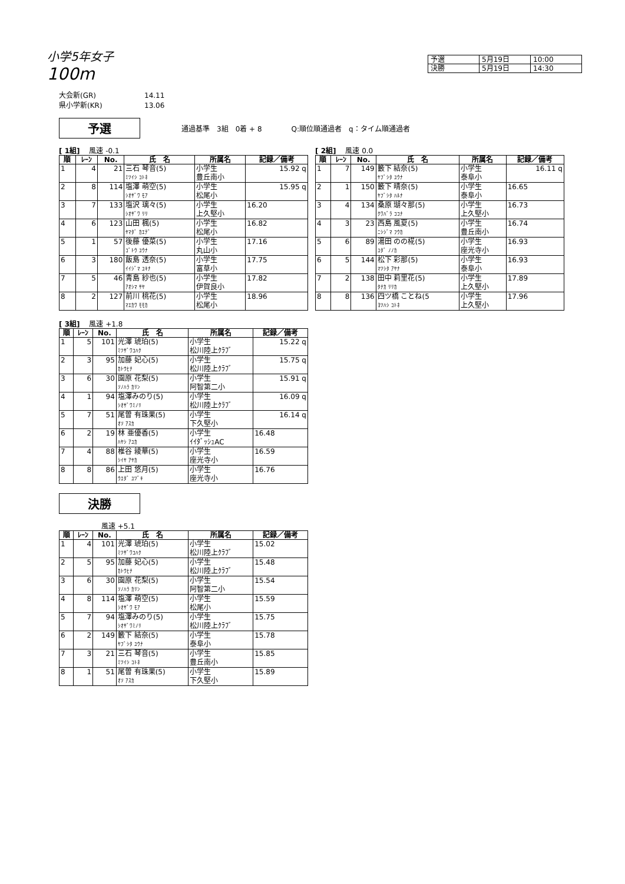小学5年女子
100m
| 予選 | 5月19日 | 10:00 |
| 決勝 | 5月19日 | 14:30 |
大会新(GR) 14.11
県小学新(KR) 13.06
予選 通過基準　3組　0着 + 8 Q:順位順通過者　q：タイム順通過者
[ 1組]　 風速 -0.1
| 順 | ﾚｰﾝ | No. | 氏 名 | 所属名 | 記録／備考 |
| --- | --- | --- | --- | --- | --- |
| 1 | 4 | 21 | 三石 琴音(5) ﾐﾂｲｼ ｺﾄﾈ | 小学生 豊丘南小 | 15.92 q |
| 2 | 8 | 114 | 塩澤 萌空(5) ｼｵｻﾞﾜ ﾓｱ | 小学生 松尾小 | 15.95 q |
| 3 | 7 | 133 | 塩沢 璃々(5) ｼｵｻﾞﾜ ﾘﾘ | 小学生 上久堅小 | 16.20 |
| 4 | 6 | 123 | 山田 楓(5) ﾔﾏﾀﾞ ｶｴﾃﾞ | 小学生 松尾小 | 16.82 |
| 5 | 1 | 57 | 後藤 優菜(5) ｺﾞﾄｳ ﾕｳﾅ | 小学生 丸山小 | 17.16 |
| 6 | 3 | 180 | 飯島 透奈(5) ｲｲｼﾞﾏ ﾕｷﾅ | 小学生 富草小 | 17.75 |
| 7 | 5 | 46 | 青島 紗也(5) ｱｵｼﾏ ｻﾔ | 小学生 伊賀良小 | 17.82 |
| 8 | 2 | 127 | 前川 桃花(5) ﾏｴｶﾜ ﾓﾓｶ | 小学生 松尾小 | 18.96 |
[ 2組]　 風速 0.0
| 順 | ﾚｰﾝ | No. | 氏 名 | 所属名 | 記録／備考 |
| --- | --- | --- | --- | --- | --- |
| 1 | 7 | 149 | 籔下 結奈(5) ﾔﾌﾞｼﾀ ﾕｳﾅ | 小学生 泰阜小 | 16.11 q |
| 2 | 1 | 150 | 籔下 晴奈(5) ﾔﾌﾞｼﾀ ﾊﾙﾅ | 小学生 泰阜小 | 16.65 |
| 3 | 4 | 134 | 桑原 瑚々那(5) ｸﾜﾊﾞﾗ ｺｺﾅ | 小学生 上久堅小 | 16.73 |
| 4 | 3 | 23 | 西島 風夏(5) ﾆｼｼﾞﾏ ﾌｳｶ | 小学生 豊丘南小 | 16.74 |
| 5 | 6 | 89 | 湯田 のの椛(5) ﾕﾀﾞ ﾉﾉｶ | 小学生 座光寺小 | 16.93 |
| 6 | 5 | 144 | 松下 彩那(5) ﾏﾂｼﾀ ｱﾔﾅ | 小学生 泰阜小 | 16.93 |
| 7 | 2 | 138 | 田中 莉里花(5) ﾀﾅｶ ﾘﾘｶ | 小学生 上久堅小 | 17.89 |
| 8 | 8 | 136 | 四ツ橋 ことね(5 ﾖﾂﾊｼ ｺﾄﾈ | 小学生 上久堅小 | 17.96 |
[ 3組]　 風速 +1.8
| 順 | ﾚｰﾝ | No. | 氏 名 | 所属名 | 記録／備考 |
| --- | --- | --- | --- | --- | --- |
| 1 | 5 | 101 | 光澤 琥珀(5) ﾐﾂｻﾞﾜｺﾊｸ | 小学生 松川陸上ｸﾗﾌﾞ | 15.22 q |
| 2 | 3 | 95 | 加藤 妃心(5) ｶﾄｳﾋﾅ | 小学生 松川陸上ｸﾗﾌﾞ | 15.75 q |
| 3 | 6 | 30 | 園原 花梨(5) ｿﾉﾊﾗ ｶﾘﾝ | 小学生 阿智第二小 | 15.91 q |
| 4 | 1 | 94 | 塩澤みのり(5) ｼｵｻﾞﾜﾐﾉﾘ | 小学生 松川陸上ｸﾗﾌﾞ | 16.09 q |
| 5 | 7 | 51 | 尾曽 有珠果(5) ｵｿ ｱｽｶ | 小学生 下久堅小 | 16.14 q |
| 6 | 2 | 19 | 林 亜優香(5) ﾊﾔｼ ｱﾕｶ | 小学生 ｲｲﾀﾞｯｼｭAC | 16.48 |
| 7 | 4 | 88 | 椎谷 綾華(5) ｼｲﾔ ｱﾔｶ | 小学生 座光寺小 | 16.59 |
| 8 | 8 | 86 | 上田 悠月(5) ｳｴﾀﾞ ﾕﾂﾞｷ | 小学生 座光寺小 | 16.76 |
決勝
風速 +5.1
| 順 | ﾚｰﾝ | No. | 氏 名 | 所属名 | 記録／備考 |
| --- | --- | --- | --- | --- | --- |
| 1 | 4 | 101 | 光澤 琥珀(5) ﾐﾂｻﾞﾜｺﾊｸ | 小学生 松川陸上ｸﾗﾌﾞ | 15.02 |
| 2 | 5 | 95 | 加藤 妃心(5) ｶﾄｳﾋﾅ | 小学生 松川陸上ｸﾗﾌﾞ | 15.48 |
| 3 | 6 | 30 | 園原 花梨(5) ｿﾉﾊﾗ ｶﾘﾝ | 小学生 阿智第二小 | 15.54 |
| 4 | 8 | 114 | 塩澤 萌空(5) ｼｵｻﾞﾜ ﾓｱ | 小学生 松尾小 | 15.59 |
| 5 | 7 | 94 | 塩澤みのり(5) ｼｵｻﾞﾜﾐﾉﾘ | 小学生 松川陸上ｸﾗﾌﾞ | 15.75 |
| 6 | 2 | 149 | 籔下 結奈(5) ﾔﾌﾞｼﾀ ﾕｳﾅ | 小学生 泰阜小 | 15.78 |
| 7 | 3 | 21 | 三石 琴音(5) ﾐﾂｲｼ ｺﾄﾈ | 小学生 豊丘南小 | 15.85 |
| 8 | 1 | 51 | 尾曽 有珠果(5) ｵｿ ｱｽｶ | 小学生 下久堅小 | 15.89 |